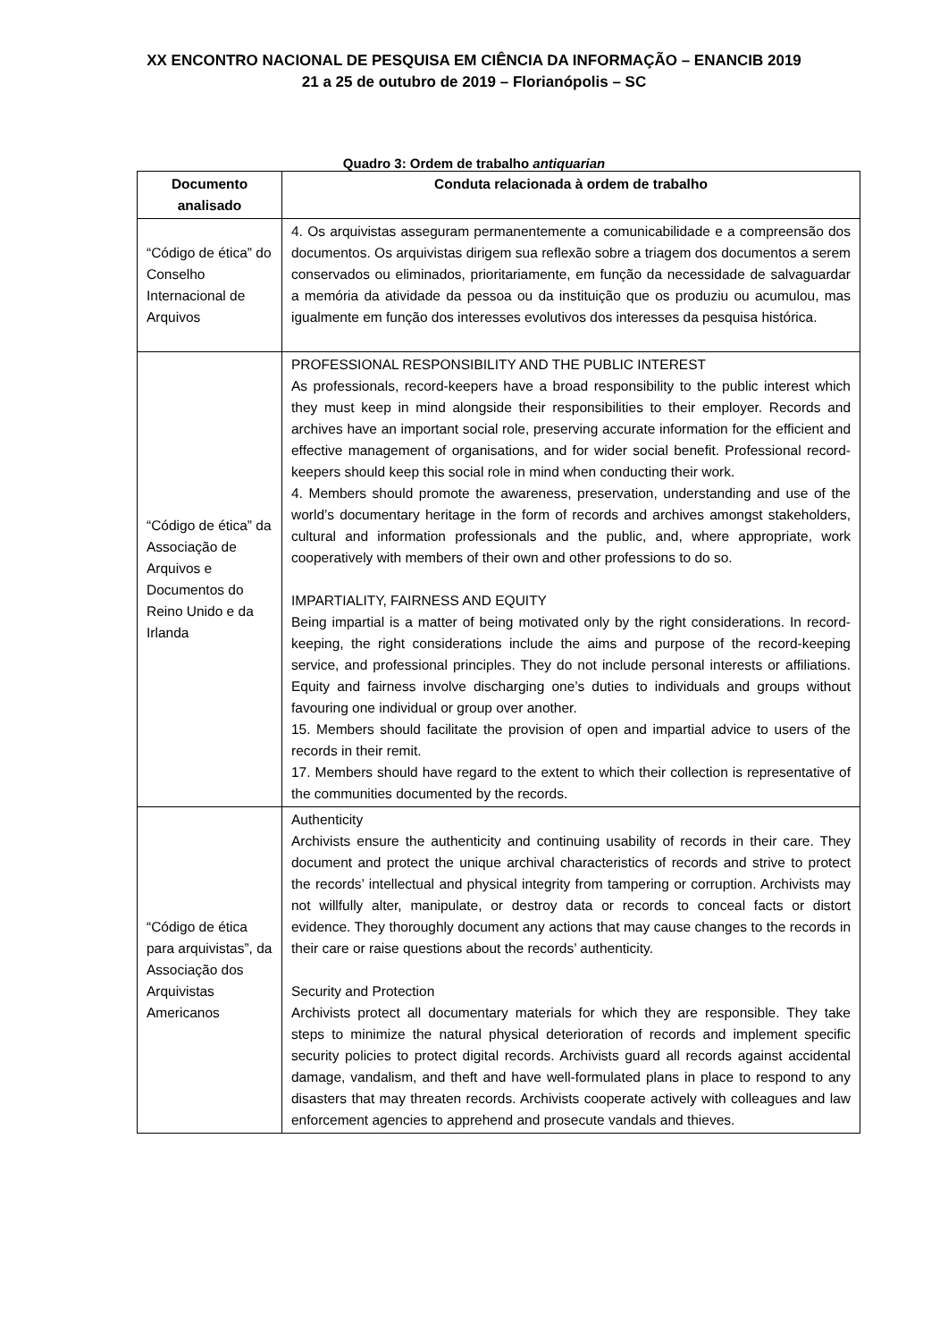XX ENCONTRO NACIONAL DE PESQUISA EM CIÊNCIA DA INFORMAÇÃO – ENANCIB 2019
21 a 25 de outubro de 2019 – Florianópolis – SC
Quadro 3: Ordem de trabalho antiquarian
| Documento analisado | Conduta relacionada à ordem de trabalho |
| --- | --- |
| “Código de ética” do Conselho Internacional de Arquivos | 4. Os arquivistas asseguram permanentemente a comunicabilidade e a compreensão dos documentos. Os arquivistas dirigem sua reflexão sobre a triagem dos documentos a serem conservados ou eliminados, prioritariamente, em função da necessidade de salvaguardar a memória da atividade da pessoa ou da instituição que os produziu ou acumulou, mas igualmente em função dos interesses evolutivos dos interesses da pesquisa histórica. |
| “Código de ética” da Associação de Arquivos e Documentos do Reino Unido e da Irlanda | PROFESSIONAL RESPONSIBILITY AND THE PUBLIC INTEREST As professionals, record-keepers have a broad responsibility to the public interest which they must keep in mind alongside their responsibilities to their employer. Records and archives have an important social role, preserving accurate information for the efficient and effective management of organisations, and for wider social benefit. Professional record-keepers should keep this social role in mind when conducting their work. 4. Members should promote the awareness, preservation, understanding and use of the world’s documentary heritage in the form of records and archives amongst stakeholders, cultural and information professionals and the public, and, where appropriate, work cooperatively with members of their own and other professions to do so. IMPARTIALITY, FAIRNESS AND EQUITY Being impartial is a matter of being motivated only by the right considerations. In record-keeping, the right considerations include the aims and purpose of the record-keeping service, and professional principles. They do not include personal interests or affiliations. Equity and fairness involve discharging one’s duties to individuals and groups without favouring one individual or group over another. 15. Members should facilitate the provision of open and impartial advice to users of the records in their remit. 17. Members should have regard to the extent to which their collection is representative of the communities documented by the records. |
| “Código de ética para arquivistas”, da Associação dos Arquivistas Americanos | Authenticity Archivists ensure the authenticity and continuing usability of records in their care. They document and protect the unique archival characteristics of records and strive to protect the records’ intellectual and physical integrity from tampering or corruption. Archivists may not willfully alter, manipulate, or destroy data or records to conceal facts or distort evidence. They thoroughly document any actions that may cause changes to the records in their care or raise questions about the records’ authenticity. Security and Protection Archivists protect all documentary materials for which they are responsible. They take steps to minimize the natural physical deterioration of records and implement specific security policies to protect digital records. Archivists guard all records against accidental damage, vandalism, and theft and have well-formulated plans in place to respond to any disasters that may threaten records. Archivists cooperate actively with colleagues and law enforcement agencies to apprehend and prosecute vandals and thieves. |